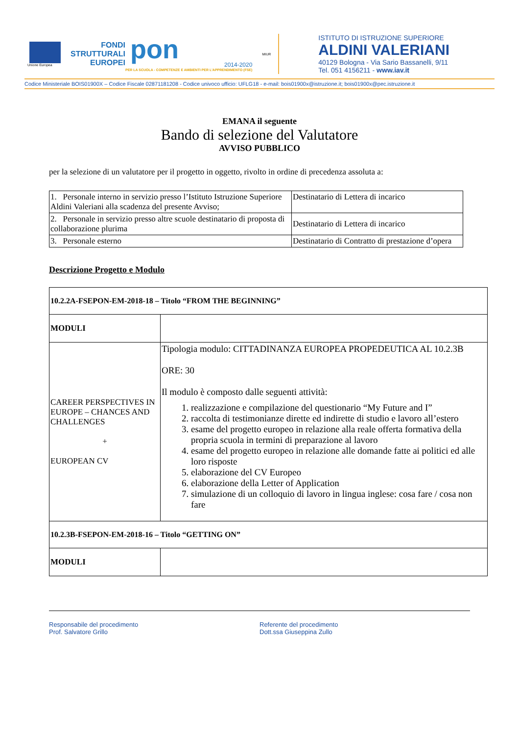Unione Europea
FONDI
STRUTTURALI
EUROPEI
pon
2014-2020
PER LA SCUOLA - COMPETENZE E AMBIENTI PER L'APPRENDIMENTO (FSE)
MIUR
ISTITUTO DI ISTRUZIONE SUPERIORE
ALDINI VALERIANI
40129 Bologna - Via Sario Bassanelli, 9/11
Tel. 051 4156211 - www.iav.it
Codice Ministeriale BOIS01900X – Codice Fiscale 02871181208 - Codice univoco ufficio: UFLG18 - e-mail: bois01900x@istruzione.it; bois01900x@pec.istruzione.it
EMANA il seguente
Bando di selezione del Valutatore
AVVISO PUBBLICO
per la selezione di un valutatore per il progetto in oggetto, rivolto in ordine di precedenza assoluta a:
| 1. Personale interno in servizio presso l’Istituto Istruzione Superiore Aldini Valeriani alla scadenza del presente Avviso; | Destinatario di Lettera di incarico |
| 2. Personale in servizio presso altre scuole destinatario di proposta di collaborazione plurima | Destinatario di Lettera di incarico |
| 3. Personale esterno | Destinatario di Contratto di prestazione d’opera |
Descrizione Progetto e Modulo
| 10.2.2A-FSEPON-EM-2018-18 – Titolo “FROM THE BEGINNING” | |
| MODULI | |
| CAREER PERSPECTIVES IN EUROPE – CHANCES AND CHALLENGES + EUROPEAN CV | Tipologia modulo: CITTADINANZA EUROPEA PROPEDEUTICA AL 10.2.3B ORE: 30 Il modulo è composto dalle seguenti attività: 1. realizzazione e compilazione del questionario “My Future and I” 2. raccolta di testimonianze dirette ed indirette di studio e lavoro all’estero 3. esame del progetto europeo in relazione alla reale offerta formativa della propria scuola in termini di preparazione al lavoro 4. esame del progetto europeo in relazione alle domande fatte ai politici ed alle loro risposte 5. elaborazione del CV Europeo 6. elaborazione della Letter of Application 7. simulazione di un colloquio di lavoro in lingua inglese: cosa fare / cosa non fare |
| 10.2.3B-FSEPON-EM-2018-16 – Titolo “GETTING ON” | |
| MODULI | |
Responsabile del procedimento
Prof. Salvatore Grillo
Referente del procedimento
Dott.ssa Giuseppina Zullo